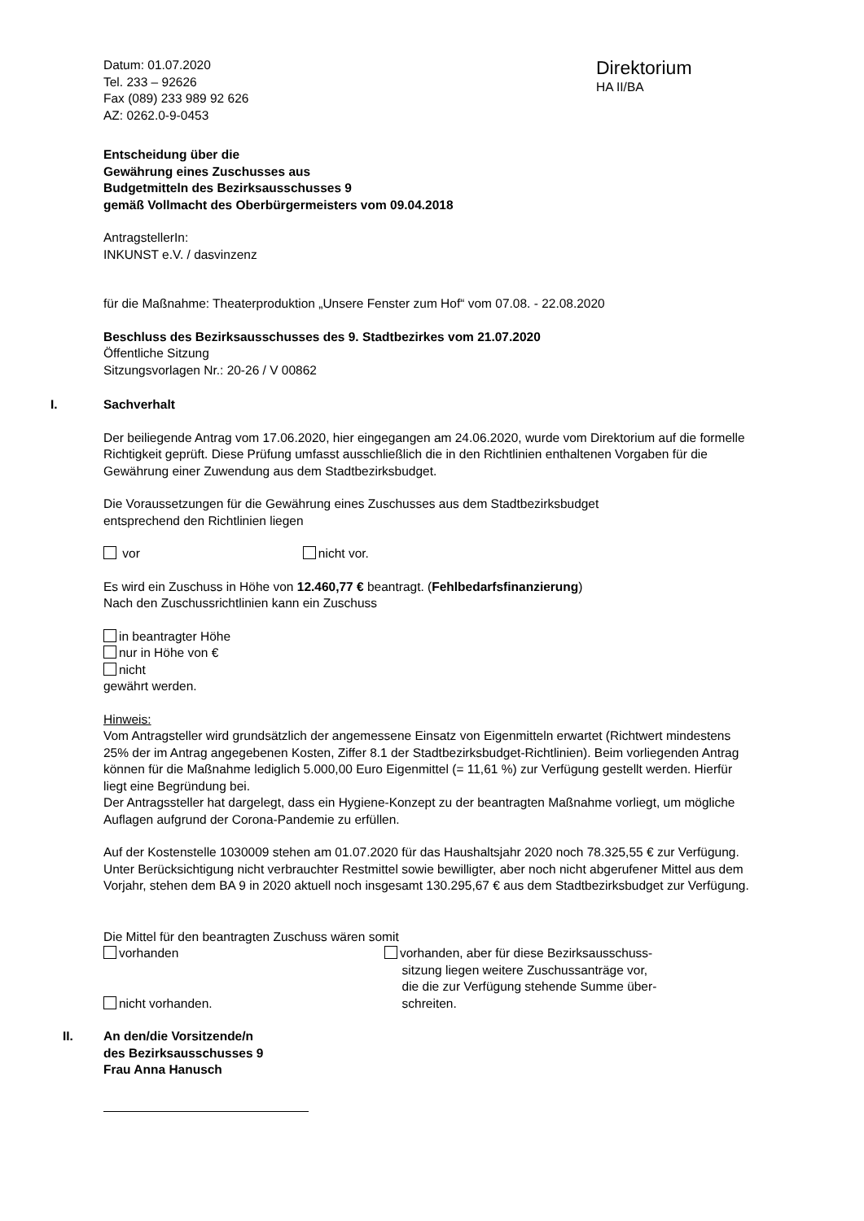Datum: 01.07.2020
Tel. 233 – 92626
Fax (089) 233 989 92 626
AZ: 0262.0-9-0453
Direktorium
HA II/BA
Entscheidung über die
Gewährung eines Zuschusses aus
Budgetmitteln des Bezirksausschusses 9
gemäß Vollmacht des Oberbürgermeisters vom 09.04.2018
AntragstellerIn:
INKUNST e.V. / dasvinzenz
für die Maßnahme: Theaterproduktion „Unsere Fenster zum Hof“ vom 07.08. - 22.08.2020
Beschluss des Bezirksausschusses des 9. Stadtbezirkes vom 21.07.2020
Öffentliche Sitzung
Sitzungsvorlagen Nr.: 20-26 / V 00862
I. Sachverhalt
Der beiliegende Antrag vom 17.06.2020, hier eingegangen am 24.06.2020, wurde vom Direktorium auf die formelle Richtigkeit geprüft. Diese Prüfung umfasst ausschließlich die in den Richtlinien enthaltenen Vorgaben für die Gewährung einer Zuwendung aus dem Stadtbezirksbudget.
Die Voraussetzungen für die Gewährung eines Zuschusses aus dem Stadtbezirksbudget
entsprechend den Richtlinien liegen
vor nicht vor.
Es wird ein Zuschuss in Höhe von 12.460,77 € beantragt. (Fehlbedarfsfinanzierung)
Nach den Zuschussrichtlinien kann ein Zuschuss
in beantragter Höhe
nur in Höhe von €
nicht
gewährt werden.
Hinweis:
Vom Antragsteller wird grundsätzlich der angemessene Einsatz von Eigenmitteln erwartet (Richtwert mindestens 25% der im Antrag angegebenen Kosten, Ziffer 8.1 der Stadtbezirksbudget-Richtlinien). Beim vorliegenden Antrag können für die Maßnahme lediglich 5.000,00 Euro Eigenmittel (= 11,61 %) zur Verfügung gestellt werden. Hierfür liegt eine Begründung bei.
Der Antragssteller hat dargelegt, dass ein Hygiene-Konzept zu der beantragten Maßnahme vorliegt, um mögliche Auflagen aufgrund der Corona-Pandemie zu erfüllen.
Auf der Kostenstelle 1030009 stehen am 01.07.2020 für das Haushaltsjahr 2020 noch 78.325,55 € zur Verfügung. Unter Berücksichtigung nicht verbrauchter Restmittel sowie bewilligter, aber noch nicht abgerufener Mittel aus dem Vorjahr, stehen dem BA 9 in 2020 aktuell noch insgesamt 130.295,67 € aus dem Stadtbezirksbudget zur Verfügung.
Die Mittel für den beantragten Zuschuss wären somit
vorhanden
nicht vorhanden.
vorhanden, aber für diese Bezirksausschuss-
sitzung liegen weitere Zuschussanträge vor,
die die zur Verfügung stehende Summe über-
schreiten.
II. An den/die Vorsitzende/n
des Bezirksausschusses 9
Frau Anna Hanusch